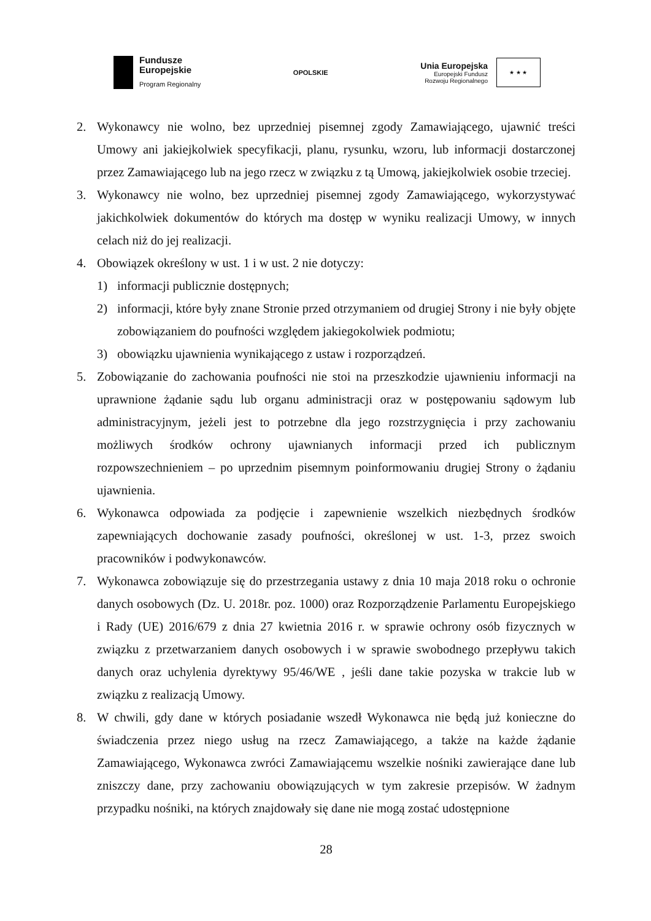Fundusze
Europejskie
Program Regionalny
OPOLSKIE
Unia Europejska
Europejski Fundusz
Rozwoju Regionalnego
★ ★ ★
2. Wykonawcy nie wolno, bez uprzedniej pisemnej zgody Zamawiającego, ujawnić treści Umowy ani jakiejkolwiek specyfikacji, planu, rysunku, wzoru, lub informacji dostarczonej przez Zamawiającego lub na jego rzecz w związku z tą Umową, jakiejkolwiek osobie trzeciej.
3. Wykonawcy nie wolno, bez uprzedniej pisemnej zgody Zamawiającego, wykorzystywać jakichkolwiek dokumentów do których ma dostęp w wyniku realizacji Umowy, w innych celach niż do jej realizacji.
4. Obowiązek określony w ust. 1 i w ust. 2 nie dotyczy:
1) informacji publicznie dostępnych;
2) informacji, które były znane Stronie przed otrzymaniem od drugiej Strony i nie były objęte zobowiązaniem do poufności względem jakiegokolwiek podmiotu;
3) obowiązku ujawnienia wynikającego z ustaw i rozporządzeń.
5. Zobowiązanie do zachowania poufności nie stoi na przeszkodzie ujawnieniu informacji na uprawnione żądanie sądu lub organu administracji oraz w postępowaniu sądowym lub administracyjnym, jeżeli jest to potrzebne dla jego rozstrzygnięcia i przy zachowaniu możliwych środków ochrony ujawnianych informacji przed ich publicznym rozpowszechnieniem – po uprzednim pisemnym poinformowaniu drugiej Strony o żądaniu ujawnienia.
6. Wykonawca odpowiada za podjęcie i zapewnienie wszelkich niezbędnych środków zapewniających dochowanie zasady poufności, określonej w ust. 1-3, przez swoich pracowników i podwykonawców.
7. Wykonawca zobowiązuje się do przestrzegania ustawy z dnia 10 maja 2018 roku o ochronie danych osobowych (Dz. U. 2018r. poz. 1000) oraz Rozporządzenie Parlamentu Europejskiego i Rady (UE) 2016/679 z dnia 27 kwietnia 2016 r. w sprawie ochrony osób fizycznych w związku z przetwarzaniem danych osobowych i w sprawie swobodnego przepływu takich danych oraz uchylenia dyrektywy 95/46/WE , jeśli dane takie pozyska w trakcie lub w związku z realizacją Umowy.
8. W chwili, gdy dane w których posiadanie wszedł Wykonawca nie będą już konieczne do świadczenia przez niego usług na rzecz Zamawiającego, a także na każde żądanie Zamawiającego, Wykonawca zwróci Zamawiającemu wszelkie nośniki zawierające dane lub zniszczy dane, przy zachowaniu obowiązujących w tym zakresie przepisów. W żadnym przypadku nośniki, na których znajdowały się dane nie mogą zostać udostępnione
28